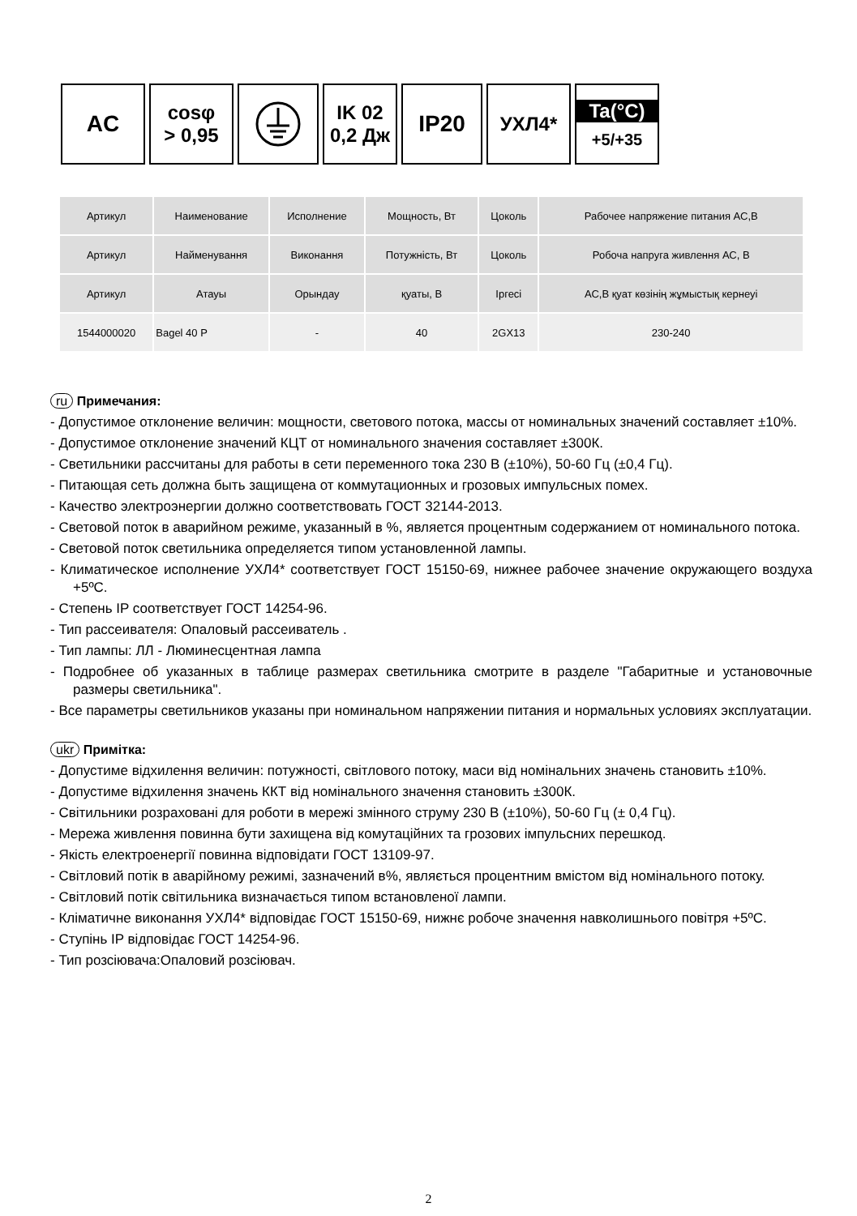AC
cosφ
> 0,95
IK 02
0,2 Дж
IP20
УХЛ4* Ta(°C)
+5/+35
| Артикул | Наименование | Исполнение | Мощность, Вт | Цоколь | Рабочее напряжение питания АС,В |
| Артикул | Найменування | Виконання | Потужність, Вт | Цоколь | Робоча напруга живлення АС, В |
| Артикул | Атауы | Орындау | қуаты, В | Іргесі | АС,В қуат көзінің жұмыстық кернеуі |
| 1544000020 | Bagel 40 P | - | 40 | 2GX13 | 230-240 |
ru Примечания:
- Допустимое отклонение величин: мощности, светового потока, массы от номинальных значений составляет ±10%.
- Допустимое отклонение значений КЦТ от номинального значения составляет ±300К.
- Светильники рассчитаны для работы в сети переменного тока 230 В (±10%), 50-60 Гц (±0,4 Гц).
- Питающая сеть должна быть защищена от коммутационных и грозовых импульсных помех.
- Качество электроэнергии должно соответствовать ГОСТ 32144-2013.
- Световой поток в аварийном режиме, указанный в %, является процентным содержанием от номинального потока.
- Световой поток светильника определяется типом установленной лампы.
- Климатическое исполнение УХЛ4* соответствует ГОСТ 15150-69, нижнее рабочее значение окружающего воздуха +5ºС.
- Степень IP соответствует ГОСТ 14254-96.
- Тип рассеивателя: Опаловый рассеиватель .
- Тип лампы: ЛЛ - Люминесцентная лампа
- Подробнее об указанных в таблице размерах светильника смотрите в разделе "Габаритные и установочные размеры светильника".
- Все параметры светильников указаны при номинальном напряжении питания и нормальных условиях эксплуатации.
ukr Примітка:
- Допустиме відхилення величин: потужності, світлового потоку, маси від номінальних значень становить ±10%.
- Допустиме відхилення значень ККТ від номінального значення становить ±300К.
- Світильники розраховані для роботи в мережі змінного струму 230 В (±10%), 50-60 Гц (± 0,4 Гц).
- Мережа живлення повинна бути захищена від комутаційних та грозових імпульсних перешкод.
- Якість електроенергії повинна відповідати ГОСТ 13109-97.
- Світловий потік в аварійному режимі, зазначений в%, являється процентним вмістом від номінального потоку.
- Світловий потік світильника визначається типом встановленої лампи.
- Кліматичне виконання УХЛ4* відповідає ГОСТ 15150-69, нижнє робоче значення навколишнього повітря +5ºС.
- Ступінь IP відповідає ГОСТ 14254-96.
- Тип розсіювача:Опаловий розсіювач.
2